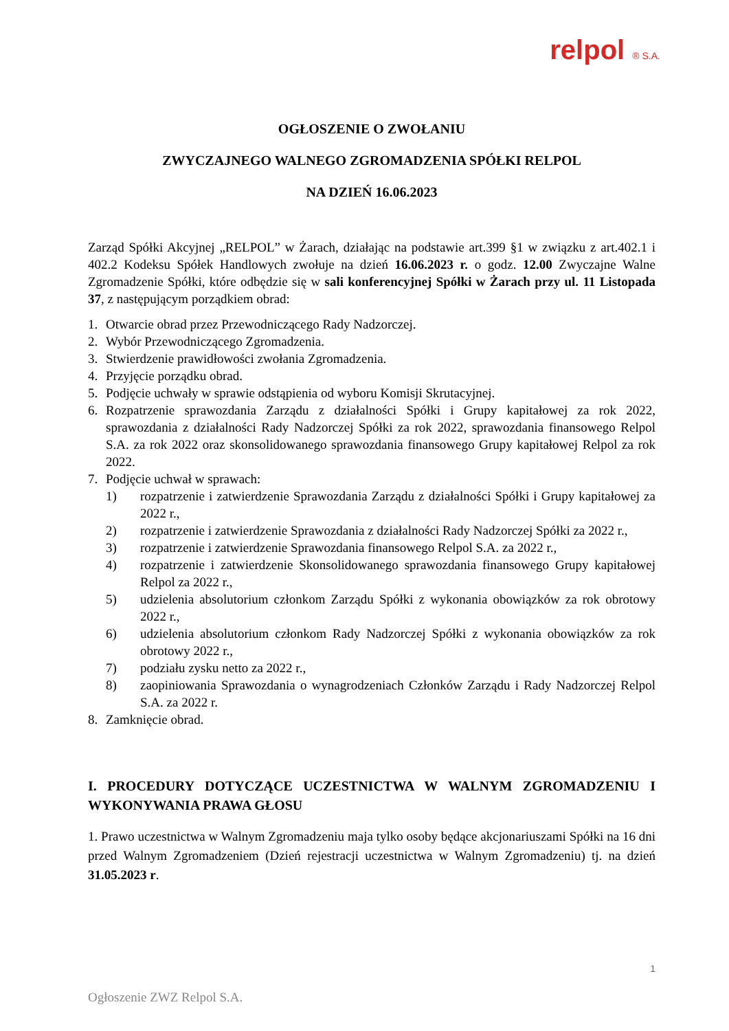relpol ® S.A.
OGŁOSZENIE O ZWOŁANIU
ZWYCZAJNEGO WALNEGO ZGROMADZENIA SPÓŁKI RELPOL
NA DZIEŃ 16.06.2023
Zarząd Spółki Akcyjnej „RELPOL” w Żarach, działając na podstawie art.399 §1 w związku z art.402.1 i 402.2 Kodeksu Spółek Handlowych zwołuje na dzień 16.06.2023 r. o godz. 12.00 Zwyczajne Walne Zgromadzenie Spółki, które odbędzie się w sali konferencyjnej Spółki w Żarach przy ul. 11 Listopada 37, z następującym porządkiem obrad:
1. Otwarcie obrad przez Przewodniczącego Rady Nadzorczej.
2. Wybór Przewodniczącego Zgromadzenia.
3. Stwierdzenie prawidłowości zwołania Zgromadzenia.
4. Przyjęcie porządku obrad.
5. Podjęcie uchwały w sprawie odstąpienia od wyboru Komisji Skrutacyjnej.
6. Rozpatrzenie sprawozdania Zarządu z działalności Spółki i Grupy kapitałowej za rok 2022, sprawozdania z działalności Rady Nadzorczej Spółki za rok 2022, sprawozdania finansowego Relpol S.A. za rok 2022 oraz skonsolidowanego sprawozdania finansowego Grupy kapitałowej Relpol za rok 2022.
7. Podjęcie uchwał w sprawach:
1) rozpatrzenie i zatwierdzenie Sprawozdania Zarządu z działalności Spółki i Grupy kapitałowej za 2022 r.,
2) rozpatrzenie i zatwierdzenie Sprawozdania z działalności Rady Nadzorczej Spółki za 2022 r.,
3) rozpatrzenie i zatwierdzenie Sprawozdania finansowego Relpol S.A. za 2022 r.,
4) rozpatrzenie i zatwierdzenie Skonsolidowanego sprawozdania finansowego Grupy kapitałowej Relpol za 2022 r.,
5) udzielenia absolutorium członkom Zarządu Spółki z wykonania obowiązków za rok obrotowy 2022 r.,
6) udzielenia absolutorium członkom Rady Nadzorczej Spółki z wykonania obowiązków za rok obrotowy 2022 r.,
7) podziału zysku netto za 2022 r.,
8) zaopiniowania Sprawozdania o wynagrodzeniach Członków Zarządu i Rady Nadzorczej Relpol S.A. za 2022 r.
8. Zamknięcie obrad.
I. PROCEDURY DOTYCZĄCE UCZESTNICTWA W WALNYM ZGROMADZENIU I WYKONYWANIA PRAWA GŁOSU
1. Prawo uczestnictwa w Walnym Zgromadzeniu maja tylko osoby będące akcjonariuszami Spółki na 16 dni przed Walnym Zgromadzeniem (Dzień rejestracji uczestnictwa w Walnym Zgromadzeniu) tj. na dzień 31.05.2023 r.
1
Ogłoszenie ZWZ Relpol S.A.